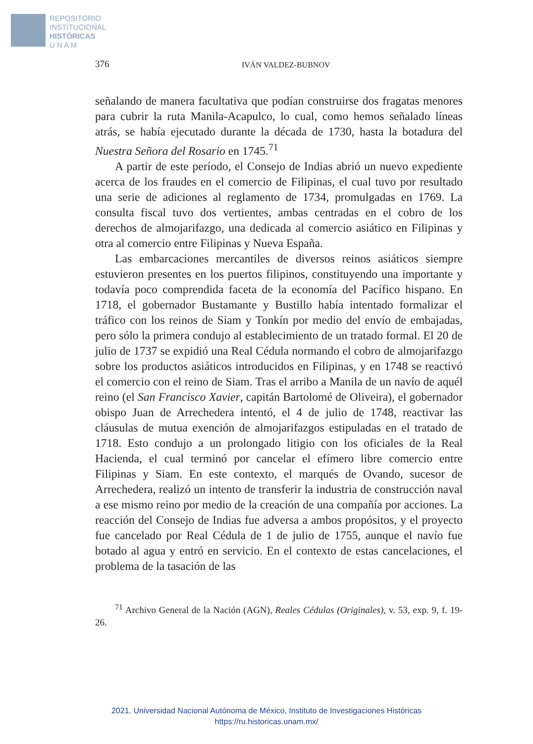REPOSITORIO
INSTITUCIONAL
HISTÓRICAS
U N A M
376 IVÁN VALDEZ-BUBNOV
señalando de manera facultativa que podían construirse dos fragatas menores para cubrir la ruta Manila-Acapulco, lo cual, como hemos señalado líneas atrás, se había ejecutado durante la década de 1730, hasta la botadura del Nuestra Señora del Rosario en 1745.<sup>71</sup>
A partir de este período, el Consejo de Indias abrió un nuevo expediente acerca de los fraudes en el comercio de Filipinas, el cual tuvo por resultado una serie de adiciones al reglamento de 1734, promulgadas en 1769. La consulta fiscal tuvo dos vertientes, ambas centradas en el cobro de los derechos de almojarifazgo, una dedicada al comercio asiático en Filipinas y otra al comercio entre Filipinas y Nueva España.
Las embarcaciones mercantiles de diversos reinos asiáticos siempre estuvieron presentes en los puertos filipinos, constituyendo una importante y todavía poco comprendida faceta de la economía del Pacífico hispano. En 1718, el gobernador Bustamante y Bustillo había intentado formalizar el tráfico con los reinos de Siam y Tonkín por medio del envío de embajadas, pero sólo la primera condujo al establecimiento de un tratado formal. El 20 de julio de 1737 se expidió una Real Cédula normando el cobro de almojarifazgo sobre los productos asiáticos introducidos en Filipinas, y en 1748 se reactivó el comercio con el reino de Siam. Tras el arribo a Manila de un navío de aquél reino (el San Francisco Xavier, capitán Bartolomé de Oliveira), el gobernador obispo Juan de Arrechedera intentó, el 4 de julio de 1748, reactivar las cláusulas de mutua exención de almojarifazgos estipuladas en el tratado de 1718. Esto condujo a un prolongado litigio con los oficiales de la Real Hacienda, el cual terminó por cancelar el efímero libre comercio entre Filipinas y Siam. En este contexto, el marqués de Ovando, sucesor de Arrechedera, realizó un intento de transferir la industria de construcción naval a ese mismo reino por medio de la creación de una compañía por acciones. La reacción del Consejo de Indias fue adversa a ambos propósitos, y el proyecto fue cancelado por Real Cédula de 1 de julio de 1755, aunque el navío fue botado al agua y entró en servicio. En el contexto de estas cancelaciones, el problema de la tasación de las
<sup>71</sup> Archivo General de la Nación (AGN), Reales Cédulas (Originales), v. 53, exp. 9, f. 19-26.
2021. Universidad Nacional Autónoma de México, Instituto de Investigaciones Históricas
https://ru.historicas.unam.mx/